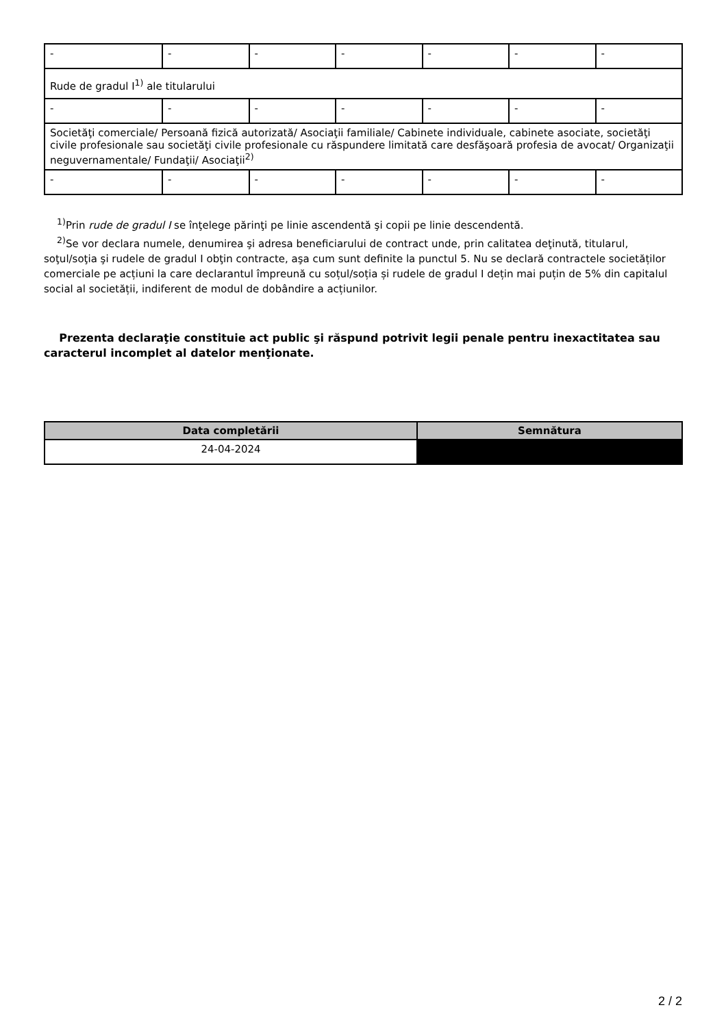| - | - | - | - | - | - | - |
| Rude de gradul I<sup>1)</sup> ale titularului | | | | | | |
| - | - | - | - | - | - | - |
| Societăţi comerciale/ Persoană fizică autorizată/ Asociaţii familiale/ Cabinete individuale, cabinete asociate, societăţi civile profesionale sau societăţi civile profesionale cu răspundere limitată care desfăşoară profesia de avocat/ Organizaţii neguvernamentale/ Fundaţii/ Asociaţii<sup>2)</sup> | | | | | | |
| - | - | - | - | - | - | - |
<sup>1)</sup> Prin rude de gradul I se înţelege părinţi pe linie ascendentă şi copii pe linie descendentă.
<sup>2)</sup> Se vor declara numele, denumirea şi adresa beneficiarului de contract unde, prin calitatea deţinută, titularul, soţul/soţia şi rudele de gradul I obţin contracte, aşa cum sunt definite la punctul 5. Nu se declară contractele societăților comerciale pe acțiuni la care declarantul împreună cu soțul/soția și rudele de gradul I dețin mai puțin de 5% din capitalul social al societății, indiferent de modul de dobândire a acțiunilor.
Prezenta declaraţie constituie act public şi răspund potrivit legii penale pentru inexactitatea sau caracterul incomplet al datelor menţionate.
| Data completării | Semnătura |
| --- | --- |
| 24-04-2024 | |
2 / 2